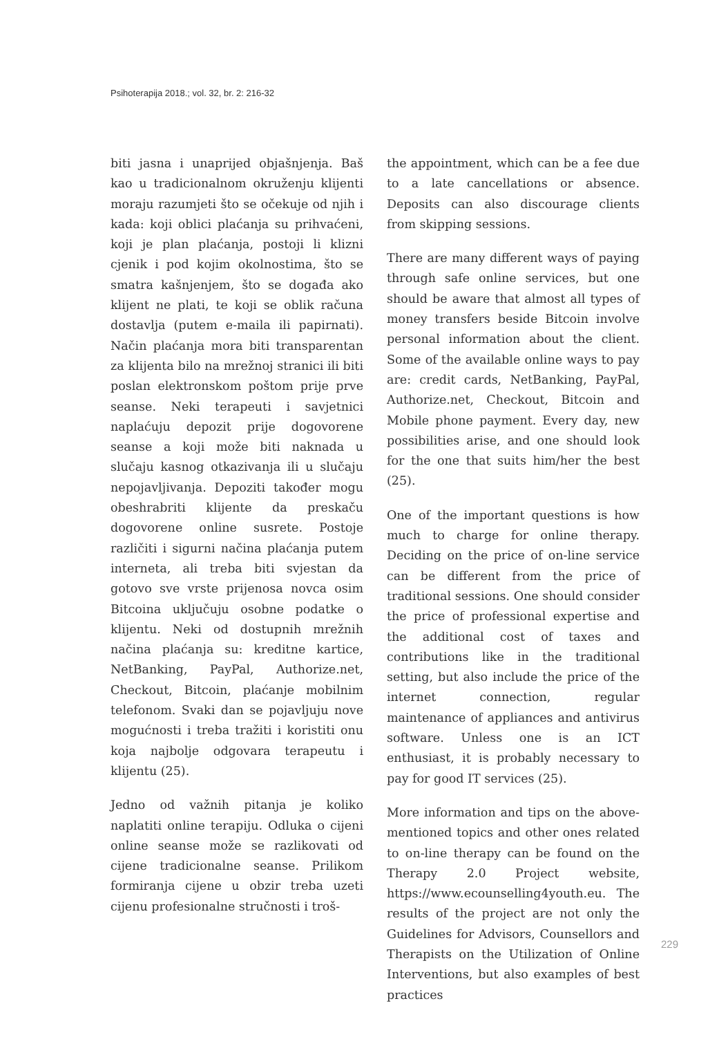Psihoterapija 2018.; vol. 32, br. 2: 216-32
biti jasna i unaprijed objašnjenja. Baš kao u tradicionalnom okruženju klijenti moraju razumjeti što se očekuje od njih i kada: koji oblici plaćanja su prihvaćeni, koji je plan plaćanja, postoji li klizni cjenik i pod kojim okolnostima, što se smatra kašnjenjem, što se događa ako klijent ne plati, te koji se oblik računa dostavlja (putem e-maila ili papirnati). Način plaćanja mora biti transparentan za klijenta bilo na mrežnoj stranici ili biti poslan elektronskom poštom prije prve seanse. Neki terapeuti i savjetnici naplaćuju depozit prije dogovorene seanse a koji može biti naknada u slučaju kasnog otkazivanja ili u slučaju nepojavljivanja. Depoziti također mogu obeshrabriti klijente da preskaču dogovorene online susrete. Postoje različiti i sigurni načina plaćanja putem interneta, ali treba biti svjestan da gotovo sve vrste prijenosa novca osim Bitcoina uključuju osobne podatke o klijentu. Neki od dostupnih mrežnih načina plaćanja su: kreditne kartice, NetBanking, PayPal, Authorize.net, Checkout, Bitcoin, plaćanje mobilnim telefonom. Svaki dan se pojavljuju nove mogućnosti i treba tražiti i koristiti onu koja najbolje odgovara terapeutu i klijentu (25).
Jedno od važnih pitanja je koliko naplatiti online terapiju. Odluka o cijeni online seanse može se razlikovati od cijene tradicionalne seanse. Prilikom formiranja cijene u obzir treba uzeti cijenu profesionalne stručnosti i troš-
the appointment, which can be a fee due to a late cancellations or absence. Deposits can also discourage clients from skipping sessions.
There are many different ways of paying through safe online services, but one should be aware that almost all types of money transfers beside Bitcoin involve personal information about the client. Some of the available online ways to pay are: credit cards, NetBanking, PayPal, Authorize.net, Checkout, Bitcoin and Mobile phone payment. Every day, new possibilities arise, and one should look for the one that suits him/her the best (25).
One of the important questions is how much to charge for online therapy. Deciding on the price of on-line service can be different from the price of traditional sessions. One should consider the price of professional expertise and the additional cost of taxes and contributions like in the traditional setting, but also include the price of the internet connection, regular maintenance of appliances and antivirus software. Unless one is an ICT enthusiast, it is probably necessary to pay for good IT services (25).
More information and tips on the above-mentioned topics and other ones related to on-line therapy can be found on the Therapy 2.0 Project website, https://www.ecounselling4youth.eu. The results of the project are not only the Guidelines for Advisors, Counsellors and Therapists on the Utilization of Online Interventions, but also examples of best practices
229